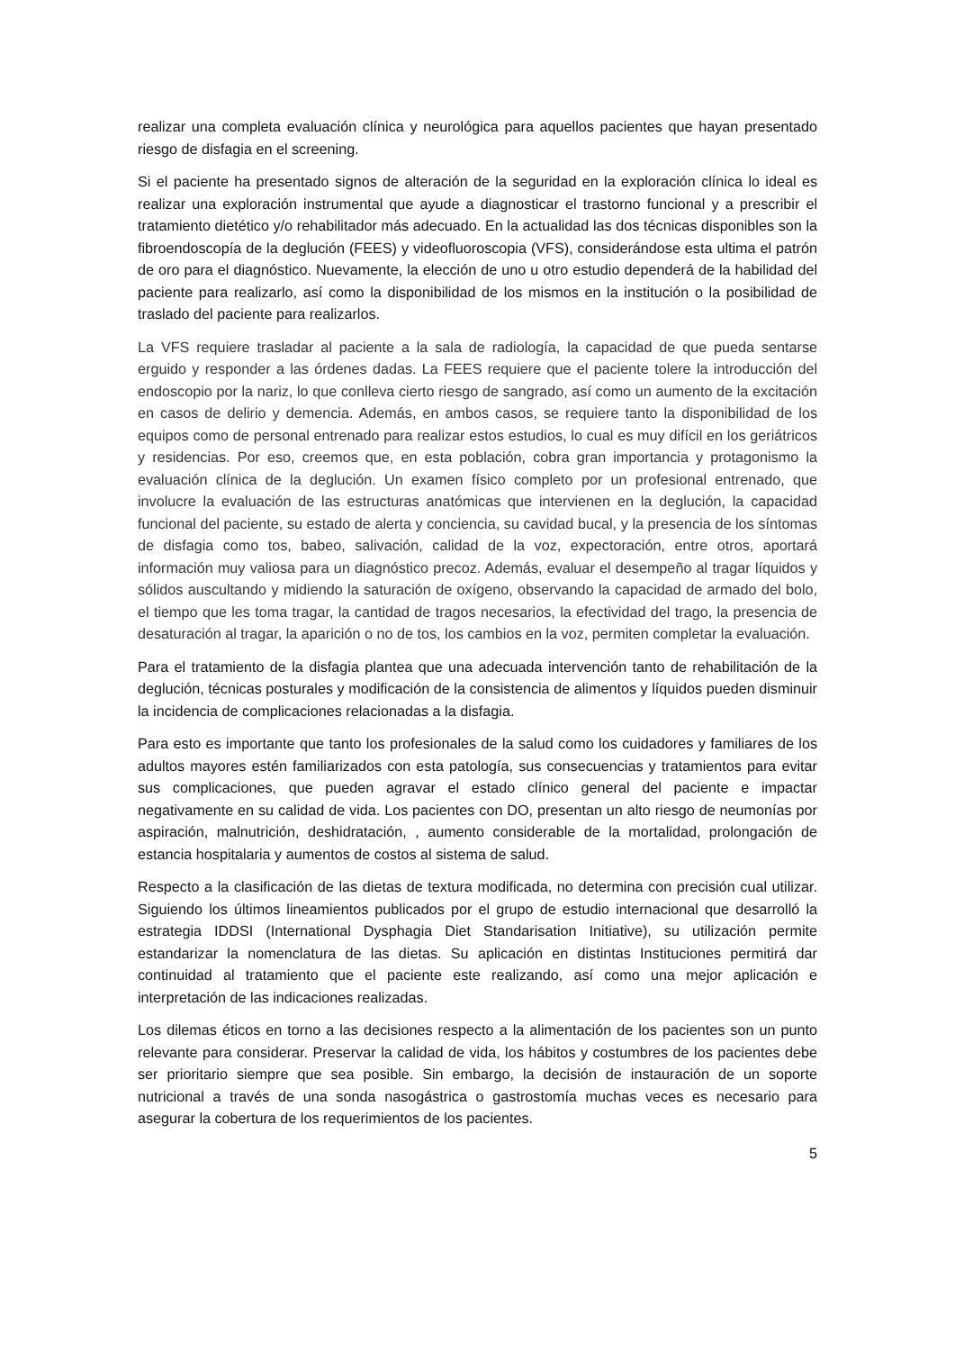realizar una completa evaluación clínica y neurológica para aquellos pacientes que hayan presentado riesgo de disfagia en el screening.
Si el paciente ha presentado signos de alteración de la seguridad en la exploración clínica lo ideal es realizar una exploración instrumental que ayude a diagnosticar el trastorno funcional y a prescribir el tratamiento dietético y/o rehabilitador más adecuado. En la actualidad las dos técnicas disponibles son la fibroendoscopía de la deglución (FEES) y videofluoroscopia (VFS), considerándose esta ultima el patrón de oro para el diagnóstico. Nuevamente, la elección de uno u otro estudio dependerá de la habilidad del paciente para realizarlo, así como la disponibilidad de los mismos en la institución o la posibilidad de traslado del paciente para realizarlos.
La VFS requiere trasladar al paciente a la sala de radiología, la capacidad de que pueda sentarse erguido y responder a las órdenes dadas. La FEES requiere que el paciente tolere la introducción del endoscopio por la nariz, lo que conlleva cierto riesgo de sangrado, así como un aumento de la excitación en casos de delirio y demencia. Además, en ambos casos, se requiere tanto la disponibilidad de los equipos como de personal entrenado para realizar estos estudios, lo cual es muy difícil en los geriátricos y residencias. Por eso, creemos que, en esta población, cobra gran importancia y protagonismo la evaluación clínica de la deglución. Un examen físico completo por un profesional entrenado, que involucre la evaluación de las estructuras anatómicas que intervienen en la deglución, la capacidad funcional del paciente, su estado de alerta y conciencia, su cavidad bucal, y la presencia de los síntomas de disfagia como tos, babeo, salivación, calidad de la voz, expectoración, entre otros, aportará información muy valiosa para un diagnóstico precoz. Además, evaluar el desempeño al tragar líquidos y sólidos auscultando y midiendo la saturación de oxígeno, observando la capacidad de armado del bolo, el tiempo que les toma tragar, la cantidad de tragos necesarios, la efectividad del trago, la presencia de desaturación al tragar, la aparición o no de tos, los cambios en la voz, permiten completar la evaluación.
Para el tratamiento de la disfagia plantea que una adecuada intervención tanto de rehabilitación de la deglución, técnicas posturales y modificación de la consistencia de alimentos y líquidos pueden disminuir la incidencia de complicaciones relacionadas a la disfagia.
Para esto es importante que tanto los profesionales de la salud como los cuidadores y familiares de los adultos mayores estén familiarizados con esta patología, sus consecuencias y tratamientos para evitar sus complicaciones, que pueden agravar el estado clínico general del paciente e impactar negativamente en su calidad de vida. Los pacientes con DO, presentan un alto riesgo de neumonías por aspiración, malnutrición, deshidratación, , aumento considerable de la mortalidad, prolongación de estancia hospitalaria y aumentos de costos al sistema de salud.
Respecto a la clasificación de las dietas de textura modificada, no determina con precisión cual utilizar. Siguiendo los últimos lineamientos publicados por el grupo de estudio internacional que desarrolló la estrategia IDDSI (International Dysphagia Diet Standarisation Initiative), su utilización permite estandarizar la nomenclatura de las dietas. Su aplicación en distintas Instituciones permitirá dar continuidad al tratamiento que el paciente este realizando, así como una mejor aplicación e interpretación de las indicaciones realizadas.
Los dilemas éticos en torno a las decisiones respecto a la alimentación de los pacientes son un punto relevante para considerar. Preservar la calidad de vida, los hábitos y costumbres de los pacientes debe ser prioritario siempre que sea posible. Sin embargo, la decisión de instauración de un soporte nutricional a través de una sonda nasogástrica o gastrostomía muchas veces es necesario para asegurar la cobertura de los requerimientos de los pacientes.
5